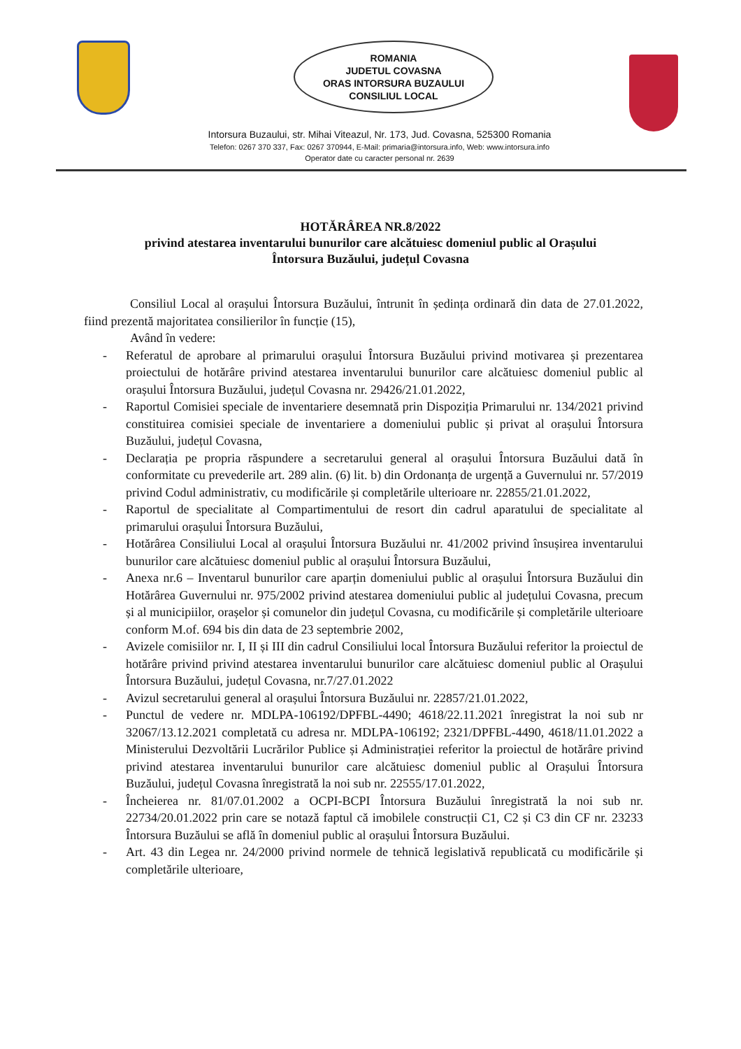ROMANIA
JUDETUL COVASNA
ORAS INTORSURA BUZAULUI
CONSILIUL LOCAL
Intorsura Buzaului, str. Mihai Viteazul, Nr. 173, Jud. Covasna, 525300 Romania
Telefon: 0267 370 337, Fax: 0267 370944, E-Mail: primaria@intorsura.info, Web: www.intorsura.info
Operator date cu caracter personal nr. 2639
HOTĂRÂREA NR.8/2022
privind atestarea inventarului bunurilor care alcătuiesc domeniul public al Orașului
Întorsura Buzăului, județul Covasna
Consiliul Local al orașului Întorsura Buzăului, întrunit în ședința ordinară din data de 27.01.2022, fiind prezentă majoritatea consilierilor în funcție (15),
Având în vedere:
- Referatul de aprobare al primarului orașului Întorsura Buzăului privind motivarea și prezentarea proiectului de hotărâre privind atestarea inventarului bunurilor care alcătuiesc domeniul public al orașului Întorsura Buzăului, județul Covasna nr. 29426/21.01.2022,
- Raportul Comisiei speciale de inventariere desemnată prin Dispoziția Primarului nr. 134/2021 privind constituirea comisiei speciale de inventariere a domeniului public și privat al orașului Întorsura Buzăului, județul Covasna,
- Declarația pe propria răspundere a secretarului general al orașului Întorsura Buzăului dată în conformitate cu prevederile art. 289 alin. (6) lit. b) din Ordonanța de urgență a Guvernului nr. 57/2019 privind Codul administrativ, cu modificările și completările ulterioare nr. 22855/21.01.2022,
- Raportul de specialitate al Compartimentului de resort din cadrul aparatului de specialitate al primarului orașului Întorsura Buzăului,
- Hotărârea Consiliului Local al orașului Întorsura Buzăului nr. 41/2002 privind însușirea inventarului bunurilor care alcătuiesc domeniul public al orașului Întorsura Buzăului,
- Anexa nr.6 – Inventarul bunurilor care aparțin domeniului public al orașului Întorsura Buzăului din Hotărârea Guvernului nr. 975/2002 privind atestarea domeniului public al județului Covasna, precum și al municipiilor, orașelor și comunelor din județul Covasna, cu modificările și completările ulterioare conform M.of. 694 bis din data de 23 septembrie 2002,
- Avizele comisiilor nr. I, II și III din cadrul Consiliului local Întorsura Buzăului referitor la proiectul de hotărâre privind privind atestarea inventarului bunurilor care alcătuiesc domeniul public al Orașului Întorsura Buzăului, județul Covasna, nr.7/27.01.2022
- Avizul secretarului general al orașului Întorsura Buzăului nr. 22857/21.01.2022,
- Punctul de vedere nr. MDLPA-106192/DPFBL-4490; 4618/22.11.2021 înregistrat la noi sub nr 32067/13.12.2021 completată cu adresa nr. MDLPA-106192; 2321/DPFBL-4490, 4618/11.01.2022 a Ministerului Dezvoltării Lucrărilor Publice și Administrației referitor la proiectul de hotărâre privind privind atestarea inventarului bunurilor care alcătuiesc domeniul public al Orașului Întorsura Buzăului, județul Covasna înregistrată la noi sub nr. 22555/17.01.2022,
- Încheierea nr. 81/07.01.2002 a OCPI-BCPI Întorsura Buzăului înregistrată la noi sub nr. 22734/20.01.2022 prin care se notază faptul că imobilele construcții C1, C2 și C3 din CF nr. 23233 Întorsura Buzăului se află în domeniul public al orașului Întorsura Buzăului.
- Art. 43 din Legea nr. 24/2000 privind normele de tehnică legislativă republicată cu modificările și completările ulterioare,